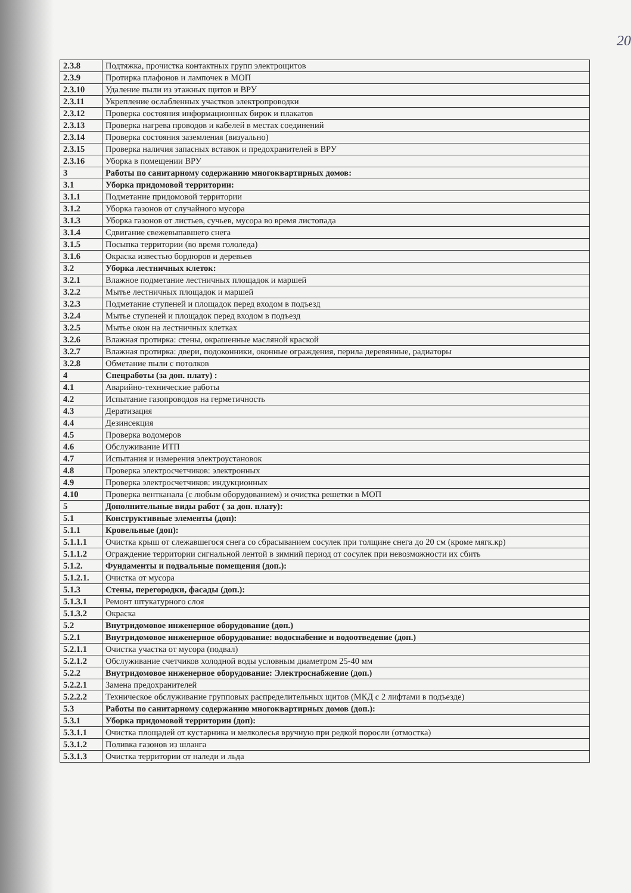20
| 2.3.8 | Подтяжка, прочистка контактных групп электрощитов |
| 2.3.9 | Протирка плафонов и лампочек в МОП |
| 2.3.10 | Удаление пыли из этажных щитов и ВРУ |
| 2.3.11 | Укрепление ослабленных участков электропроводки |
| 2.3.12 | Проверка состояния информационных бирок и плакатов |
| 2.3.13 | Проверка нагрева проводов и кабелей в местах соединений |
| 2.3.14 | Проверка состояния заземления (визуально) |
| 2.3.15 | Проверка наличия запасных вставок и предохранителей в ВРУ |
| 2.3.16 | Уборка в помещении ВРУ |
| 3 | Работы по санитарному содержанию многоквартирных домов: |
| 3.1 | Уборка придомовой территории: |
| 3.1.1 | Подметание придомовой территории |
| 3.1.2 | Уборка газонов от случайного мусора |
| 3.1.3 | Уборка газонов от листьев, сучьев, мусора во время листопада |
| 3.1.4 | Сдвигание свежевыпавшего снега |
| 3.1.5 | Посыпка территории (во время гололеда) |
| 3.1.6 | Окраска известью бордюров и деревьев |
| 3.2 | Уборка лестничных клеток: |
| 3.2.1 | Влажное подметание лестничных площадок и маршей |
| 3.2.2 | Мытье лестничных площадок и маршей |
| 3.2.3 | Подметание ступеней и площадок перед входом в подъезд |
| 3.2.4 | Мытье ступеней и площадок перед входом в подъезд |
| 3.2.5 | Мытье окон на лестничных клетках |
| 3.2.6 | Влажная протирка: стены, окрашенные масляной краской |
| 3.2.7 | Влажная протирка: двери, подоконники, оконные ограждения, перила деревянные, радиаторы |
| 3.2.8 | Обметание пыли с потолков |
| 4 | Спецработы (за доп. плату) : |
| 4.1 | Аварийно-технические работы |
| 4.2 | Испытание газопроводов на герметичность |
| 4.3 | Дератизация |
| 4.4 | Дезинсекция |
| 4.5 | Проверка водомеров |
| 4.6 | Обслуживание ИТП |
| 4.7 | Испытания и измерения электроустановок |
| 4.8 | Проверка электросчетчиков: электронных |
| 4.9 | Проверка электросчетчиков: индукционных |
| 4.10 | Проверка вентканала (с любым оборудованием) и очистка решетки в МОП |
| 5 | Дополнительные виды работ ( за доп. плату): |
| 5.1 | Конструктивные элементы (доп): |
| 5.1.1 | Кровельные (доп): |
| 5.1.1.1 | Очистка крыш от слежавшегося снега со сбрасыванием сосулек при толщине снега до 20 см (кроме мягк.кр) |
| 5.1.1.2 | Ограждение территории сигнальной лентой в зимний период от сосулек при невозможности их сбить |
| 5.1.2. | Фундаменты и подвальные помещения (доп.): |
| 5.1.2.1. | Очистка от мусора |
| 5.1.3 | Стены, перегородки, фасады (доп.): |
| 5.1.3.1 | Ремонт штукатурного слоя |
| 5.1.3.2 | Окраска |
| 5.2 | Внутридомовое инженерное оборудование (доп.) |
| 5.2.1 | Внутридомовое инженерное оборудование: водоснабение и водоотведение (доп.) |
| 5.2.1.1 | Очистка участка от мусора (подвал) |
| 5.2.1.2 | Обслуживание счетчиков холодной воды условным диаметром 25-40 мм |
| 5.2.2 | Внутридомовое инженерное оборудование: Электроснабжение (доп.) |
| 5.2.2.1 | Замена предохранителей |
| 5.2.2.2 | Техническое обслуживание групповых распределительных щитов (МКД с 2 лифтами в подъезде) |
| 5.3 | Работы по санитарному содержанию многоквартирных домов (доп.): |
| 5.3.1 | Уборка придомовой территории (доп): |
| 5.3.1.1 | Очистка площадей от кустарника и мелколесья вручную при редкой поросли (отмостка) |
| 5.3.1.2 | Поливка газонов из шланга |
| 5.3.1.3 | Очистка территории от наледи и льда |